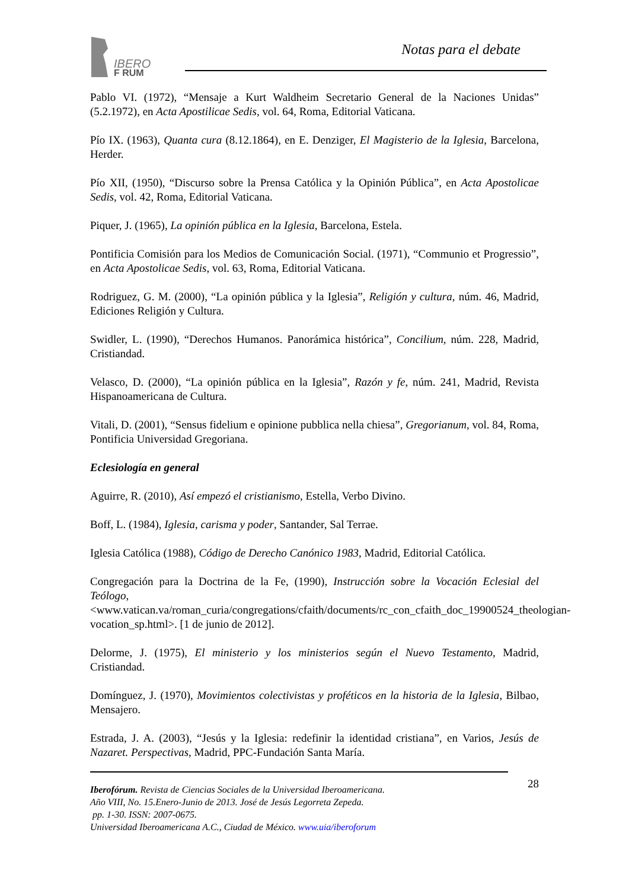IBERO
F RUM
Notas para el debate
Pablo VI. (1972), “Mensaje a Kurt Waldheim Secretario General de la Naciones Unidas” (5.2.1972), en Acta Apostilicae Sedis, vol. 64, Roma, Editorial Vaticana.
Pío IX. (1963), Quanta cura (8.12.1864), en E. Denziger, El Magisterio de la Iglesia, Barcelona, Herder.
Pío XII, (1950), “Discurso sobre la Prensa Católica y la Opinión Pública”, en Acta Apostolicae Sedis, vol. 42, Roma, Editorial Vaticana.
Piquer, J. (1965), La opinión pública en la Iglesia, Barcelona, Estela.
Pontificia Comisión para los Medios de Comunicación Social. (1971), “Communio et Progressio”, en Acta Apostolicae Sedis, vol. 63, Roma, Editorial Vaticana.
Rodriguez, G. M. (2000), “La opinión pública y la Iglesia”, Religión y cultura, núm. 46, Madrid, Ediciones Religión y Cultura.
Swidler, L. (1990), “Derechos Humanos. Panorámica histórica”, Concilium, núm. 228, Madrid, Cristiandad.
Velasco, D. (2000), “La opinión pública en la Iglesia”, Razón y fe, núm. 241, Madrid, Revista Hispanoamericana de Cultura.
Vitali, D. (2001), “Sensus fidelium e opinione pubblica nella chiesa”, Gregorianum, vol. 84, Roma, Pontificia Universidad Gregoriana.
Eclesiología en general
Aguirre, R. (2010), Así empezó el cristianismo, Estella, Verbo Divino.
Boff, L. (1984), Iglesia, carisma y poder, Santander, Sal Terrae.
Iglesia Católica (1988), Código de Derecho Canónico 1983, Madrid, Editorial Católica.
Congregación para la Doctrina de la Fe, (1990), Instrucción sobre la Vocación Eclesial del Teólogo,
<www.vatican.va/roman_curia/congregations/cfaith/documents/rc_con_cfaith_doc_19900524_theologian-vocation_sp.html>. [1 de junio de 2012].
Delorme, J. (1975), El ministerio y los ministerios según el Nuevo Testamento, Madrid, Cristiandad.
Domínguez, J. (1970), Movimientos colectivistas y proféticos en la historia de la Iglesia, Bilbao, Mensajero.
Estrada, J. A. (2003), “Jesús y la Iglesia: redefinir la identidad cristiana”, en Varios, Jesús de Nazaret. Perspectivas, Madrid, PPC-Fundación Santa María.
28
Iberofórum. Revista de Ciencias Sociales de la Universidad Iberoamericana.
Año VIII, No. 15.Enero-Junio de 2013. José de Jesús Legorreta Zepeda.
pp. 1-30. ISSN: 2007-0675.
Universidad Iberoamericana A.C., Ciudad de México. www.uia/iberoforum